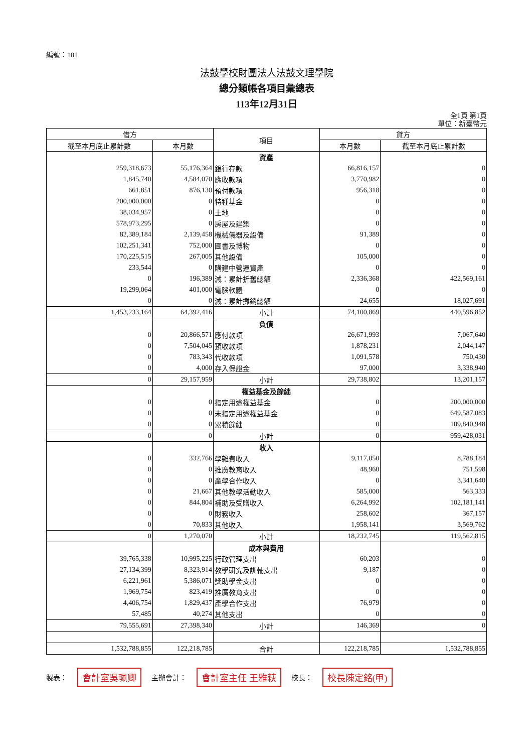編號：101
法鼓學校財團法人法鼓文理學院
總分類帳各項目彙總表
113年12月31日
全1頁 第1頁
單位：新臺幣元
| 借方 | | 項目 | 貸方 | |
| --- | --- | --- | --- | --- |
| 截至本月底止累計數 | 本月數 | | 本月數 | 截至本月底止累計數 |
| | | 資產 | | |
| 259,318,673 | 55,176,364 | 銀行存款 | 66,816,157 | 0 |
| 1,845,740 | 4,584,070 | 應收款項 | 3,770,982 | 0 |
| 661,851 | 876,130 | 預付款項 | 956,318 | 0 |
| 200,000,000 | 0 | 特種基金 | 0 | 0 |
| 38,034,957 | 0 | 土地 | 0 | 0 |
| 578,973,295 | 0 | 房屋及建築 | 0 | 0 |
| 82,389,184 | 2,139,458 | 機械儀器及設備 | 91,389 | 0 |
| 102,251,341 | 752,000 | 圖書及博物 | 0 | 0 |
| 170,225,515 | 267,005 | 其他設備 | 105,000 | 0 |
| 233,544 | 0 | 購建中營運資產 | 0 | 0 |
| 0 | 196,389 | 減：累計折舊總額 | 2,336,368 | 422,569,161 |
| 19,299,064 | 401,000 | 電腦軟體 | 0 | 0 |
| 0 | 0 | 減：累計攤銷總額 | 24,655 | 18,027,691 |
| 1,453,233,164 | 64,392,416 | 小計 | 74,100,869 | 440,596,852 |
| | | 負債 | | |
| 0 | 20,866,571 | 應付款項 | 26,671,993 | 7,067,640 |
| 0 | 7,504,045 | 預收款項 | 1,878,231 | 2,044,147 |
| 0 | 783,343 | 代收款項 | 1,091,578 | 750,430 |
| 0 | 4,000 | 存入保證金 | 97,000 | 3,338,940 |
| 0 | 29,157,959 | 小計 | 29,738,802 | 13,201,157 |
| | | 權益基金及餘絀 | | |
| 0 | 0 | 指定用途權益基金 | 0 | 200,000,000 |
| 0 | 0 | 未指定用途權益基金 | 0 | 649,587,083 |
| 0 | 0 | 累積餘絀 | 0 | 109,840,948 |
| 0 | 0 | 小計 | 0 | 959,428,031 |
| | | 收入 | | |
| 0 | 332,766 | 學雜費收入 | 9,117,050 | 8,788,184 |
| 0 | 0 | 推廣教育收入 | 48,960 | 751,598 |
| 0 | 0 | 產學合作收入 | 0 | 3,341,640 |
| 0 | 21,667 | 其他教學活動收入 | 585,000 | 563,333 |
| 0 | 844,804 | 補助及受贈收入 | 6,264,992 | 102,181,141 |
| 0 | 0 | 財務收入 | 258,602 | 367,157 |
| 0 | 70,833 | 其他收入 | 1,958,141 | 3,569,762 |
| 0 | 1,270,070 | 小計 | 18,232,745 | 119,562,815 |
| | | 成本與費用 | | |
| 39,765,338 | 10,995,225 | 行政管理支出 | 60,203 | 0 |
| 27,134,399 | 8,323,914 | 教學研究及訓輔支出 | 9,187 | 0 |
| 6,221,961 | 5,386,071 | 獎助學金支出 | 0 | 0 |
| 1,969,754 | 823,419 | 推廣教育支出 | 0 | 0 |
| 4,406,754 | 1,829,437 | 產學合作支出 | 76,979 | 0 |
| 57,485 | 40,274 | 其他支出 | 0 | 0 |
| 79,555,691 | 27,398,340 | 小計 | 146,369 | 0 |
| 1,532,788,855 | 122,218,785 | 合計 | 122,218,785 | 1,532,788,855 |
製表： 會計室吳珮卿 主辦會計： 會計室主任 王雅萩 校長： 校長陳定銘(甲)